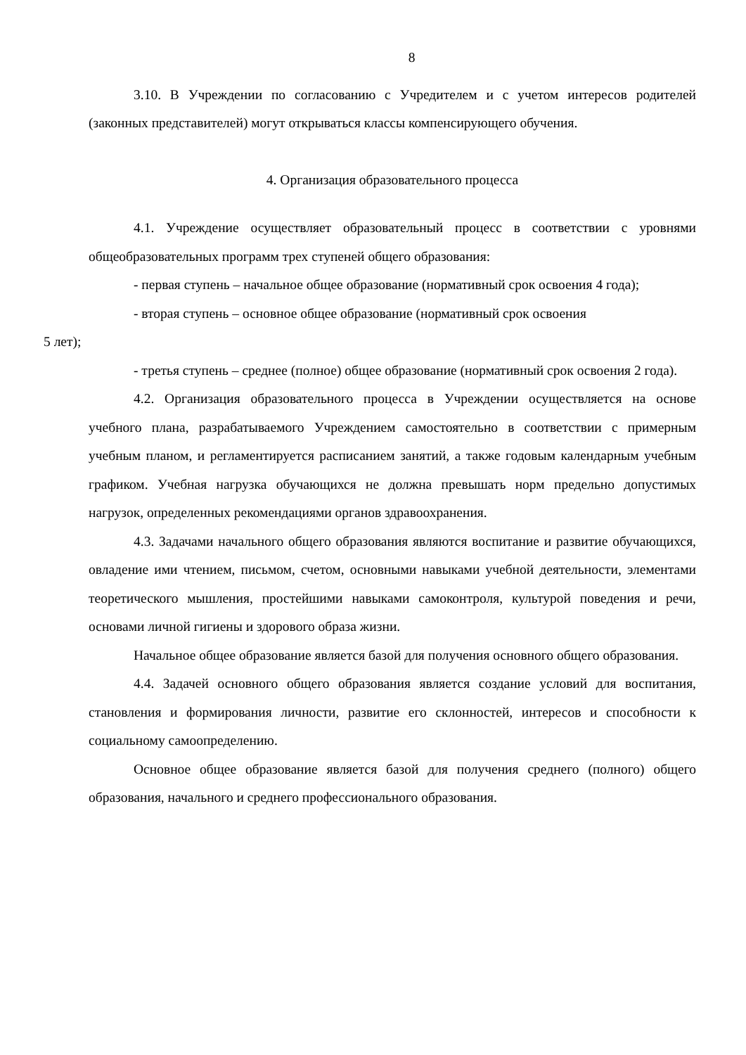8
3.10. В Учреждении по согласованию с Учредителем и с учетом интересов родителей (законных представителей) могут открываться классы компенсирующего обучения.
4. Организация образовательного процесса
4.1. Учреждение осуществляет образовательный процесс в соответствии с уровнями общеобразовательных программ трех ступеней общего образования:
- первая ступень – начальное общее образование (нормативный срок освоения 4 года);
- вторая ступень – основное общее образование (нормативный срок освоения
5 лет);
- третья ступень – среднее (полное) общее образование (нормативный срок освоения 2 года).
4.2. Организация образовательного процесса в Учреждении осуществляется на основе учебного плана, разрабатываемого Учреждением самостоятельно в соответствии с примерным учебным планом, и регламентируется расписанием занятий, а также годовым календарным учебным графиком. Учебная нагрузка обучающихся не должна превышать норм предельно допустимых нагрузок, определенных рекомендациями органов здравоохранения.
4.3. Задачами начального общего образования являются воспитание и развитие обучающихся, овладение ими чтением, письмом, счетом, основными навыками учебной деятельности, элементами теоретического мышления, простейшими навыками самоконтроля, культурой поведения и речи, основами личной гигиены и здорового образа жизни.
Начальное общее образование является базой для получения основного общего образования.
4.4. Задачей основного общего образования является создание условий для воспитания, становления и формирования личности, развитие его склонностей, интересов и способности к социальному самоопределению.
Основное общее образование является базой для получения среднего (полного) общего образования, начального и среднего профессионального образования.